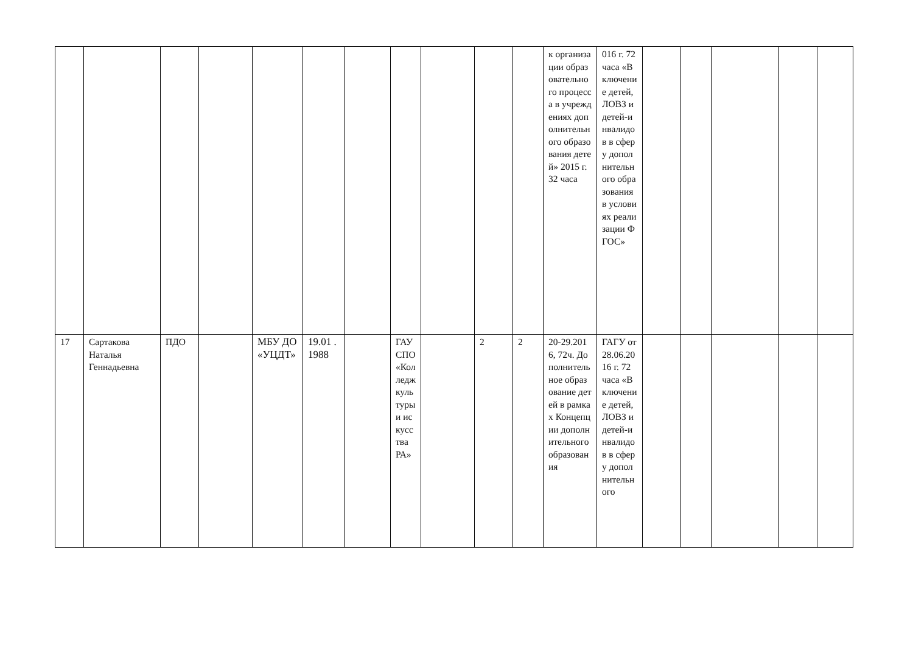| | | | | | | | | | | | к организации образовательного процесса в учреждениях дополнительного образования детей» 2015 г. 32 часа | 016 г. 72 часа «Включение детей, ЛОВЗ и детей-инвалидов в сферу дополнительного образования в условиях реализации ФГОС» | | | | | |
| 17 | Сартакова Наталья Геннадьевна | ПДО | | МБУ ДО «УЦДТ» | 19.01 .1988 | | ГАУСПО «Колледж культуры и искусства РА» | | 2 | 2 | 20-29.2016, 72ч. Дополнительное образование детей в рамках Концепции дополнительного образования | ГАГУ от 28.06.2016 г. 72 часа «Включение детей, ЛОВЗ и детей-инвалидов в сферу дополнительного | | | | | |